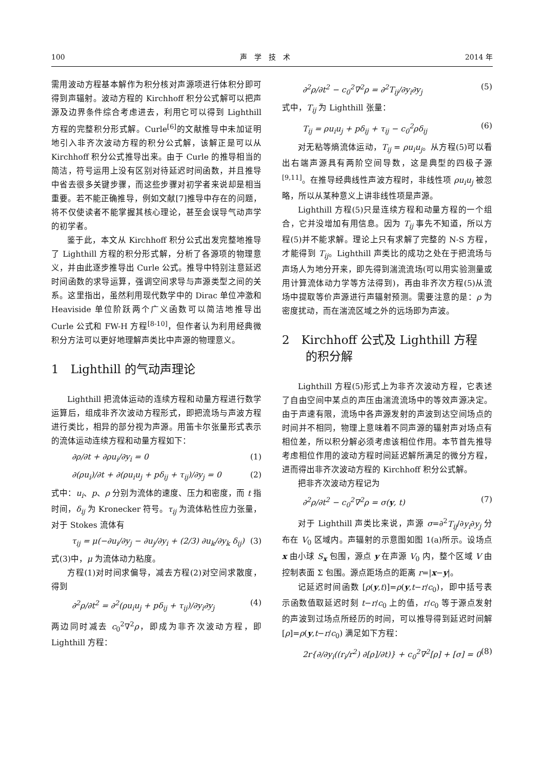100 声　学　技　术 2014 年
需用波动方程基本解作为积分核对声源项进行体积分即可得到声辐射。波动方程的 Kirchhoff 积分公式解可以把声源及边界条件综合考虑进去，利用它可以得到 Lighthill 方程的完整积分形式解。Curle<sup>[6]</sup>的文献推导中未加证明地引入非齐次波动方程的积分公式解，该解正是可以从 Kirchhoff 积分公式推导出来。由于 Curle 的推导相当的简洁，符号运用上没有区别对待延迟时间函数，并且推导中省去很多关键步骤，而这些步骤对初学者来说却是相当重要。若不能正确推导，例如文献[7]推导中存在的问题，将不仅使读者不能掌握其核心理论，甚至会误导气动声学的初学者。
鉴于此，本文从 Kirchhoff 积分公式出发完整地推导了 Lighthill 方程的积分形式解，分析了各源项的物理意义，并由此逐步推导出 Curle 公式。推导中特别注意延迟时间函数的求导运算，强调空间求导与声源类型之间的关系。这里指出，虽然利用现代数学中的 Dirac 单位冲激和 Heaviside 单位阶跃两个广义函数可以简洁地推导出 Curle 公式和 FW-H 方程<sup>[8-10]</sup>，但作者认为利用经典微积分方法可以更好地理解声类比中声源的物理意义。
1　Lighthill 的气动声理论
Lighthill 把流体运动的连续方程和动量方程进行数学运算后，组成非齐次波动方程形式，即把流场与声波方程进行类比，相异的部分视为声源。用笛卡尔张量形式表示的流体运动连续方程和动量方程如下：
∂ρ/∂t + ∂ρu<sub>i</sub>/∂y<sub>i</sub> = 0 (1)
∂(ρu<sub>i</sub>)/∂t + ∂(ρu<sub>i</sub>u<sub>j</sub> + pδ<sub>ij</sub> + τ<sub>ij</sub>)/∂y<sub>j</sub> = 0 (2)
式中：u<sub>i</sub>、p、ρ 分别为流体的速度、压力和密度，而 t 指时间，δ<sub>ij</sub> 为 Kronecker 符号。τ<sub>ij</sub> 为流体粘性应力张量，对于 Stokes 流体有
τ<sub>ij</sub> = μ(−∂u<sub>i</sub>/∂y<sub>j</sub> − ∂u<sub>j</sub>/∂y<sub>i</sub> + (2/3) ∂u<sub>k</sub>/∂y<sub>k</sub> δ<sub>ij</sub>) (3)
式(3)中，μ 为流体动力粘度。
方程(1)对时间求偏导，减去方程(2)对空间求散度，得到
∂<sup>2</sup>ρ/∂t<sup>2</sup> = ∂<sup>2</sup>(ρu<sub>i</sub>u<sub>j</sub> + pδ<sub>ij</sub> + τ<sub>ij</sub>)/∂y<sub>i</sub>∂y<sub>j</sub> (4)
两边同时减去 c<sub>0</sub><sup>2</sup>∇<sup>2</sup>ρ，即成为非齐次波动方程，即 Lighthill 方程：
∂<sup>2</sup>ρ/∂t<sup>2</sup> − c<sub>0</sub><sup>2</sup>∇<sup>2</sup>ρ = ∂<sup>2</sup>T<sub>ij</sub>/∂y<sub>i</sub>∂y<sub>j</sub> (5)
式中，T<sub>ij</sub> 为 Lighthill 张量：
T<sub>ij</sub> = ρu<sub>i</sub>u<sub>j</sub> + pδ<sub>ij</sub> + τ<sub>ij</sub> − c<sub>0</sub><sup>2</sup>ρδ<sub>ij</sub> (6)
对无粘等熵流体运动，T<sub>ij</sub> = ρu<sub>i</sub>u<sub>j</sub>。从方程(5)可以看出右端声源具有两阶空间导数，这是典型的四极子源<sup>[9,11]</sup>。在推导经典线性声波方程时，非线性项 ρu<sub>i</sub>u<sub>j</sub> 被忽略，所以从某种意义上讲非线性项是声源。
Lighthill 方程(5)只是连续方程和动量方程的一个组合，它并没增加有用信息。因为 T<sub>ij</sub> 事先不知道，所以方程(5)并不能求解。理论上只有求解了完整的 N-S 方程，才能得到 T<sub>ij</sub>。Lighthill 声类比的成功之处在于把流场与声场人为地分开来，即先得到湍流流场(可以用实验测量或用计算流体动力学等方法得到)，再由非齐次方程(5)从流场中提取等价声源进行声辐射预测。需要注意的是：ρ 为密度扰动，而在湍流区域之外的远场即为声波。
2　Kirchhoff 公式及 Lighthill 方程
　　的积分解
Lighthill 方程(5)形式上为非齐次波动方程，它表述了自由空间中某点的声压由湍流流场中的等效声源决定。由于声速有限，流场中各声源发射的声波到达空间场点的时间并不相同，物理上意味着不同声源的辐射声对场点有相位差，所以积分解必须考虑该相位作用。本节首先推导考虑相位作用的波动方程时间延迟解所满足的微分方程，进而得出非齐次波动方程的 Kirchhoff 积分公式解。
把非齐次波动方程记为
∂<sup>2</sup>ρ/∂t<sup>2</sup> − c<sub>0</sub><sup>2</sup>∇<sup>2</sup>ρ = σ(y, t) (7)
对于 Lighthill 声类比来说，声源 σ=∂<sup>2</sup>T<sub>ij</sub>/∂y<sub>i</sub>∂y<sub>j</sub> 分布在 V<sub>0</sub> 区域内。声辐射的示意图如图 1(a)所示。设场点 x 由小球 S<sub>x</sub> 包围，源点 y 在声源 V<sub>0</sub> 内，整个区域 V 由控制表面 Σ 包围。源点距场点的距离 r=|x−y|。
记延迟时间函数 [ρ(y,t)]=ρ(y,t−r/c<sub>0</sub>)，即中括号表示函数值取延迟时刻 t−r/c<sub>0</sub> 上的值，r/c<sub>0</sub> 等于源点发射的声波到过场点所经历的时间，可以推导得到延迟时间解 [ρ]=ρ(y,t−r/c<sub>0</sub>) 满足如下方程：
2r{∂/∂y<sub>i</sub>((r<sub>i</sub>/r<sup>2</sup>) ∂[ρ]/∂t)} + c<sub>0</sub><sup>2</sup>∇<sup>2</sup>[ρ] + [σ] = 0 (8)